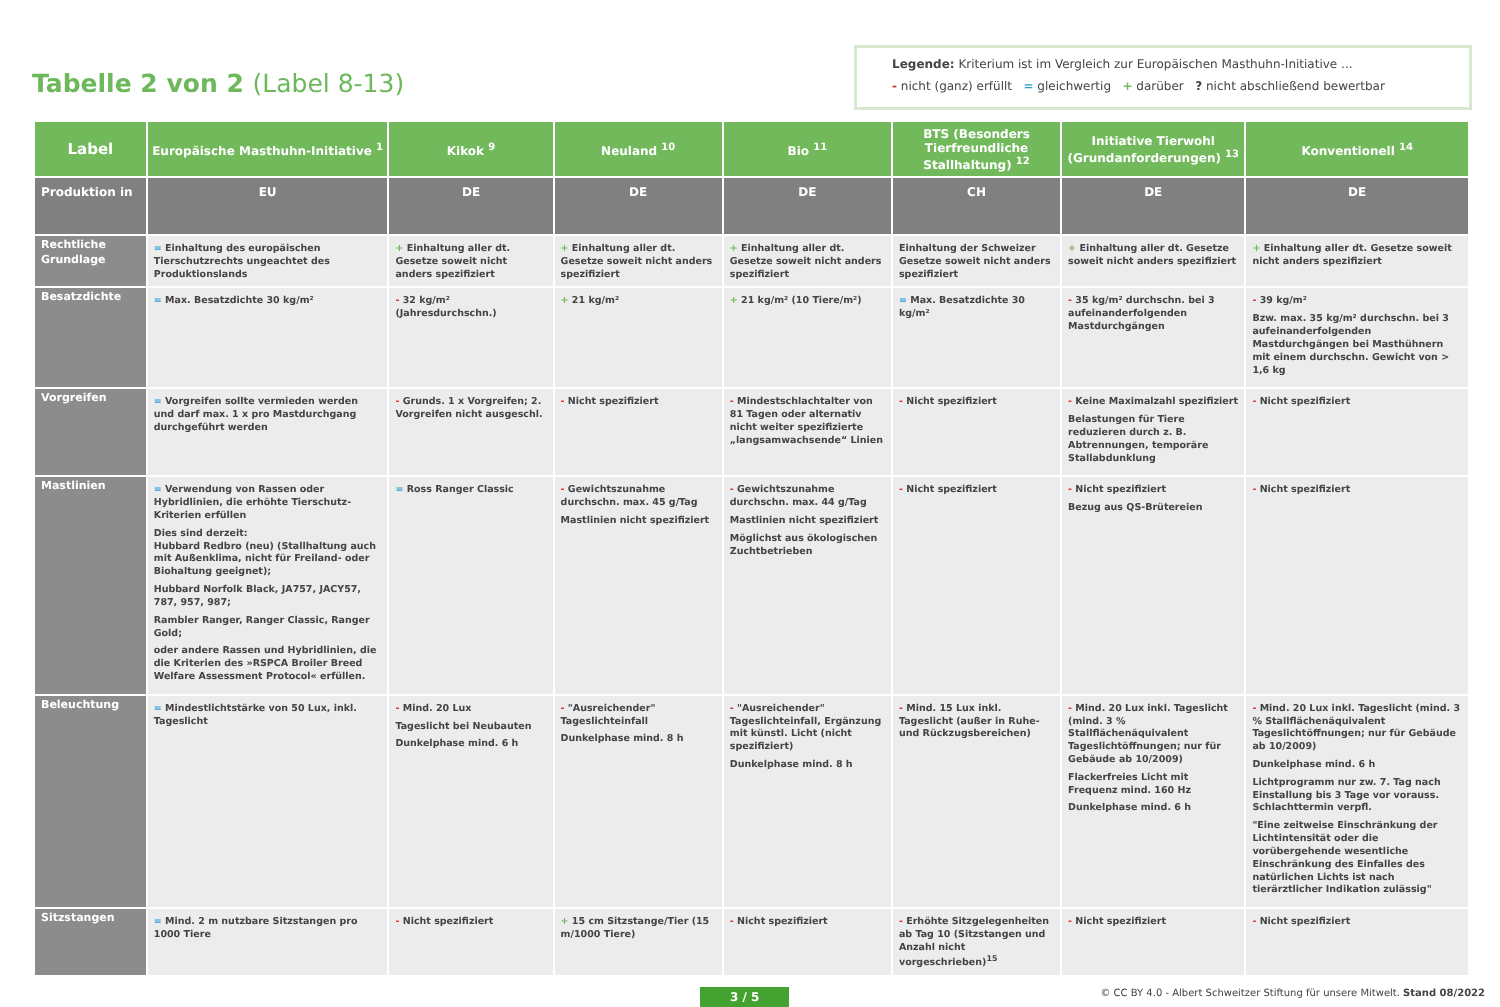Tabelle 2 von 2 (Label 8-13)
Legende: Kriterium ist im Vergleich zur Europäischen Masthuhn-Initiative ...
- nicht (ganz) erfüllt = gleichwertig + darüber ? nicht abschließend bewertbar
| Label | Europäische Masthuhn-Initiative <sup>1</sup> | Kikok <sup>9</sup> | Neuland <sup>10</sup> | Bio <sup>11</sup> | BTS (Besonders Tierfreundliche Stallhaltung) <sup>12</sup> | Initiative Tierwohl (Grundanforderungen) <sup>13</sup> | Konventionell <sup>14</sup> |
| --- | --- | --- | --- | --- | --- | --- | --- |
| Produktion in | EU | DE | DE | DE | CH | DE | DE |
| Rechtliche Grundlage | = Einhaltung des europäischen Tierschutz­rechts ungeachtet des Produktionslands | + Einhaltung aller dt. Gesetze soweit nicht anders spezifiziert | + Einhaltung aller dt. Gesetze soweit nicht anders spezifiziert | + Einhaltung aller dt. Gesetze soweit nicht anders spezifiziert | Einhaltung der Schweizer Gesetze soweit nicht anders spezifiziert | + Einhaltung aller dt. Gesetze soweit nicht anders spezifiziert | + Einhaltung aller dt. Gesetze soweit nicht anders spezifiziert |
| Besatzdichte | = Max. Besatzdichte 30 kg/m² | - 32 kg/m² (Jahresdurchschn.) | + 21 kg/m² | + 21 kg/m² (10 Tiere/m²) | = Max. Besatzdichte 30 kg/m² | - 35 kg/m² durchschn. bei 3 aufeinanderfolgenden Mastdurch­gängen | - 39 kg/m² Bzw. max. 35 kg/m² durchschn. bei 3 auf­einanderfolgenden Mastdurchgängen bei Masthühnern mit einem durchschn. Ge­wicht von > 1,6 kg |
| Vorgreifen | = Vorgreifen sollte vermieden werden und darf max. 1 x pro Mastdurchgang durchgeführt werden | - Grunds. 1 x Vorgreifen; 2. Vorgreifen nicht ausgeschl. | - Nicht spezifiziert | - Mindestschlachtalter von 81 Tagen oder alternativ nicht weiter spezifizierte „langsam­wachsende“ Linien | - Nicht spezifiziert | - Keine Maximalzahl spezifiziert Belastungen für Tiere reduzieren durch z. B. Abtrennungen, tempo­räre Stallabdunklung | - Nicht spezifiziert |
| Mastlinien | = Verwendung von Rassen oder Hybridlinien, die erhöhte Tierschutz-Kriterien erfüllen Dies sind derzeit: Hubbard Redbro (neu) (Stallhaltung auch mit Außenklima, nicht für Freiland- oder Biohal­tung geeignet); Hubbard Norfolk Black, JA757, JACY57, 787, 957, 987; Rambler Ranger, Ranger Classic, Ranger Gold; oder andere Rassen und Hybridlinien, die die Kriterien des »RSPCA Broiler Breed Welfare Assessment Protocol« erfüllen. | = Ross Ranger Classic | - Gewichtszunahme durchschn. max. 45 g/Tag Mastlinien nicht spezifiziert | - Gewichtszunahme durchschn. max. 44 g/Tag Mastlinien nicht spezifiziert Möglichst aus ökologischen Zuchtbetrieben | - Nicht spezifiziert | - Nicht spezifiziert Bezug aus QS-Brütereien | - Nicht spezifiziert |
| Beleuchtung | = Mindestlichtstärke von 50 Lux, inkl. Tageslicht | - Mind. 20 Lux Tageslicht bei Neubauten Dunkelphase mind. 6 h | - "Ausreichender" Tageslicht­einfall Dunkelphase mind. 8 h | - "Ausreichender" Tageslicht­einfall, Ergänzung mit künstl. Licht (nicht spezifiziert) Dunkelphase mind. 8 h | - Mind. 15 Lux inkl. Tageslicht (außer in Ruhe- und Rückzugs­bereichen) | - Mind. 20 Lux inkl. Tageslicht (mind. 3 % Stallflächenäquivalent Tageslichtöffnungen; nur für Ge­bäude ab 10/2009) Flackerfreies Licht mit Frequenz mind. 160 Hz Dunkelphase mind. 6 h | - Mind. 20 Lux inkl. Tageslicht (mind. 3 % Stallflächenäquivalent Tageslichtöffnun­gen; nur für Gebäude ab 10/2009) Dunkelphase mind. 6 h Lichtprogramm nur zw. 7. Tag nach Einstal­lung bis 3 Tage vor vorauss. Schlachttermin verpfl. "Eine zeitweise Einschränkung der Lichtin­tensität oder die vorübergehende wesent­liche Einschränkung des Einfalles des natürlichen Lichts ist nach tierärztlicher Indikation zulässig" |
| Sitzstangen | = Mind. 2 m nutzbare Sitzstangen pro 1000 Tiere | - Nicht spezifiziert | + 15 cm Sitzstange/Tier (15 m/1000 Tiere) | - Nicht spezifiziert | - Erhöhte Sitzgelegenheiten ab Tag 10 (Sitzstangen und An­zahl nicht vorgeschrieben)<sup>15</sup> | - Nicht spezifiziert | - Nicht spezifiziert |
3 / 5 © CC BY 4.0 - Albert Schweitzer Stiftung für unsere Mitwelt. Stand 08/2022